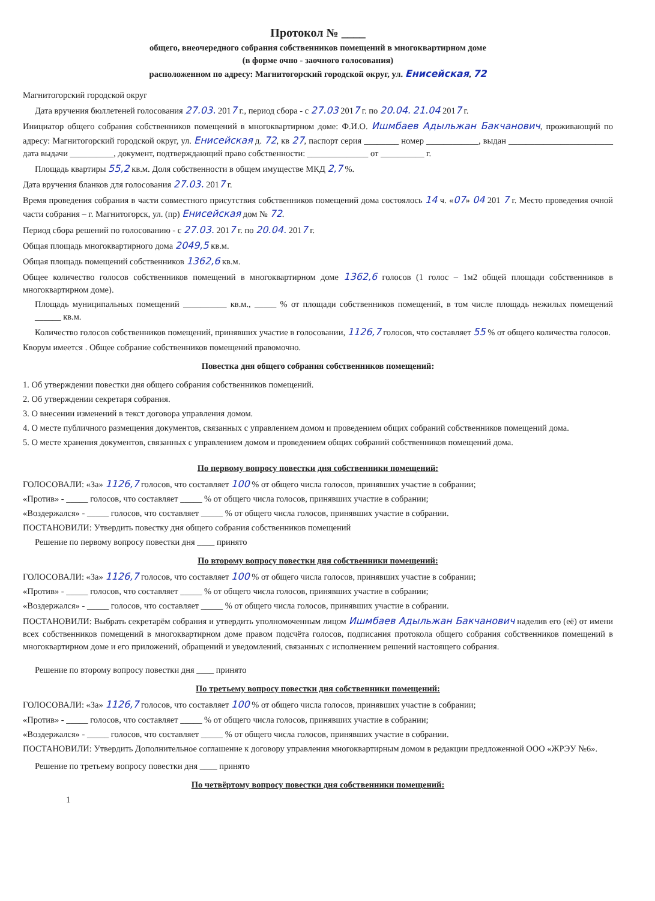Протокол № ____
общего, внеочередного собрания собственников помещений в многоквартирном доме
(в форме очно - заочного голосования)
расположенном по адресу: Магнитогорский городской округ, ул. Енисейская, 72
Магнитогорский городской округ
Дата вручения бюллетеней голосования 27.03. 2017 г., период сбора - с 27.03 2017 г. по 20.04. 21.04 2017 г.
Инициатор общего собрания собственников помещений в многоквартирном доме: Ф.И.О. Ишмбаев Адыльжан Бакчанович, проживающий по адресу: Магнитогорский городской округ, ул. Енисейская д. 72, кв 27, паспорт серия ________ номер ____________, выдан ________________________ дата выдачи __________, документ, подтверждающий право собственности: ______________ от __________ г.
Площадь квартиры 55,2 кв.м. Доля собственности в общем имуществе МКД 2,7 %.
Дата вручения бланков для голосования 27.03. 2017 г.
Время проведения собрания в части совместного присутствия собственников помещений дома состоялось 14 ч. «07» 04 201 7 г. Место проведения очной части собрания – г. Магнитогорск, ул. (пр) Енисейская дом № 72.
Период сбора решений по голосованию - с 27.03. 2017 г. по 20.04. 2017 г.
Общая площадь многоквартирного дома 2049,5 кв.м.
Общая площадь помещений собственников 1362,6 кв.м.
Общее количество голосов собственников помещений в многоквартирном доме 1362,6 голосов (1 голос – 1м2 общей площади собственников в многоквартирном доме).
Площадь муниципальных помещений __________ кв.м., _____ % от площади собственников помещений, в том числе площадь нежилых помещений ______ кв.м.
Количество голосов собственников помещений, принявших участие в голосовании, 1126,7 голосов, что составляет 55 % от общего количества голосов.
Кворум имеется . Общее собрание собственников помещений правомочно.
Повестка дня общего собрания собственников помещений:
1. Об утверждении повестки дня общего собрания собственников помещений.
2. Об утверждении секретаря собрания.
3. О внесении изменений в текст договора управления домом.
4. О месте публичного размещения документов, связанных с управлением домом и проведением общих собраний собственников помещений дома.
5. О месте хранения документов, связанных с управлением домом и проведением общих собраний собственников помещений дома.
По первому вопросу повестки дня собственники помещений:
ГОЛОСОВАЛИ: «За» 1126,7 голосов, что составляет 100 % от общего числа голосов, принявших участие в собрании;
«Против» - _____ голосов, что составляет _____ % от общего числа голосов, принявших участие в собрании;
«Воздержался» - _____ голосов, что составляет _____ % от общего числа голосов, принявших участие в собрании.
ПОСТАНОВИЛИ: Утвердить повестку дня общего собрания собственников помещений
Решение по первому вопросу повестки дня ____ принято
По второму вопросу повестки дня собственники помещений:
ГОЛОСОВАЛИ: «За» 1126,7 голосов, что составляет 100 % от общего числа голосов, принявших участие в собрании;
«Против» - _____ голосов, что составляет _____ % от общего числа голосов, принявших участие в собрании;
«Воздержался» - _____ голосов, что составляет _____ % от общего числа голосов, принявших участие в собрании.
ПОСТАНОВИЛИ: Выбрать секретарём собрания и утвердить уполномоченным лицом Ишмбаев Адыльжан Бакчанович наделив его (её) от имени всех собственников помещений в многоквартирном доме правом подсчёта голосов, подписания протокола общего собрания собственников помещений в многоквартирном доме и его приложений, обращений и уведомлений, связанных с исполнением решений настоящего собрания.
Решение по второму вопросу повестки дня ____ принято
По третьему вопросу повестки дня собственники помещений:
ГОЛОСОВАЛИ: «За» 1126,7 голосов, что составляет 100 % от общего числа голосов, принявших участие в собрании;
«Против» - _____ голосов, что составляет _____ % от общего числа голосов, принявших участие в собрании;
«Воздержался» - _____ голосов, что составляет _____ % от общего числа голосов, принявших участие в собрании.
ПОСТАНОВИЛИ: Утвердить Дополнительное соглашение к договору управления многоквартирным домом в редакции предложенной ООО «ЖРЭУ №6».
Решение по третьему вопросу повестки дня ____ принято
По четвёртому вопросу повестки дня собственники помещений:
1